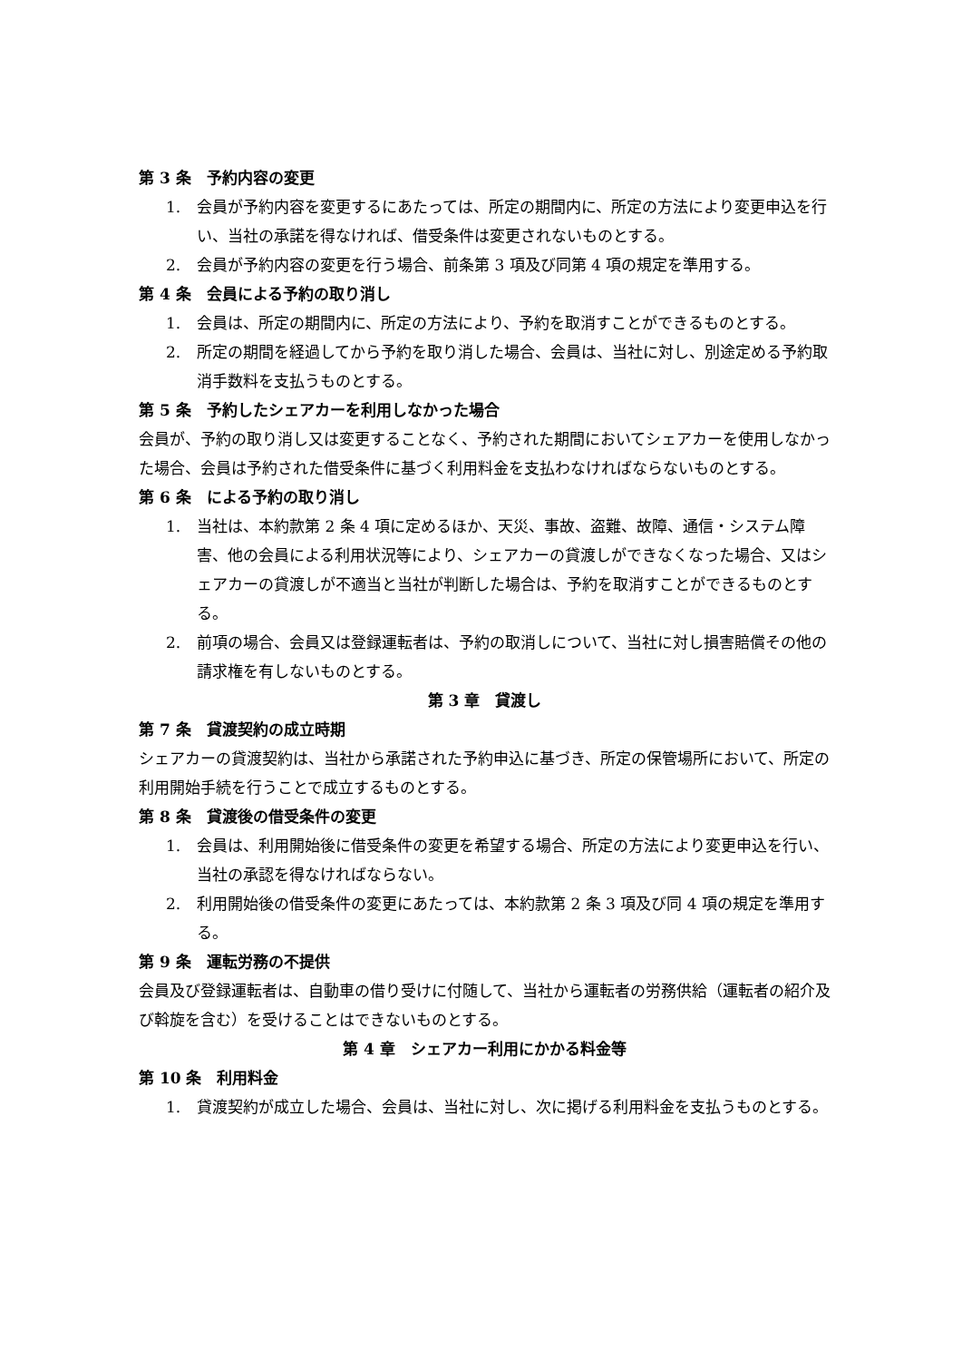第 3 条　予約内容の変更
1. 会員が予約内容を変更するにあたっては、所定の期間内に、所定の方法により変更申込を行い、当社の承諾を得なければ、借受条件は変更されないものとする。
2. 会員が予約内容の変更を行う場合、前条第 3 項及び同第 4 項の規定を準用する。
第 4 条　会員による予約の取り消し
1. 会員は、所定の期間内に、所定の方法により、予約を取消すことができるものとする。
2. 所定の期間を経過してから予約を取り消した場合、会員は、当社に対し、別途定める予約取消手数料を支払うものとする。
第 5 条　予約したシェアカーを利用しなかった場合
会員が、予約の取り消し又は変更することなく、予約された期間においてシェアカーを使用しなかった場合、会員は予約された借受条件に基づく利用料金を支払わなければならないものとする。
第 6 条　による予約の取り消し
1. 当社は、本約款第 2 条 4 項に定めるほか、天災、事故、盗難、故障、通信・システム障害、他の会員による利用状況等により、シェアカーの貸渡しができなくなった場合、又はシェアカーの貸渡しが不適当と当社が判断した場合は、予約を取消すことができるものとする。
2. 前項の場合、会員又は登録運転者は、予約の取消しについて、当社に対し損害賠償その他の請求権を有しないものとする。
第 3 章　貸渡し
第 7 条　貸渡契約の成立時期
シェアカーの貸渡契約は、当社から承諾された予約申込に基づき、所定の保管場所において、所定の利用開始手続を行うことで成立するものとする。
第 8 条　貸渡後の借受条件の変更
1. 会員は、利用開始後に借受条件の変更を希望する場合、所定の方法により変更申込を行い、当社の承認を得なければならない。
2. 利用開始後の借受条件の変更にあたっては、本約款第 2 条 3 項及び同 4 項の規定を準用する。
第 9 条　運転労務の不提供
会員及び登録運転者は、自動車の借り受けに付随して、当社から運転者の労務供給（運転者の紹介及び斡旋を含む）を受けることはできないものとする。
第 4 章　シェアカー利用にかかる料金等
第 10 条　利用料金
1. 貸渡契約が成立した場合、会員は、当社に対し、次に掲げる利用料金を支払うものとする。